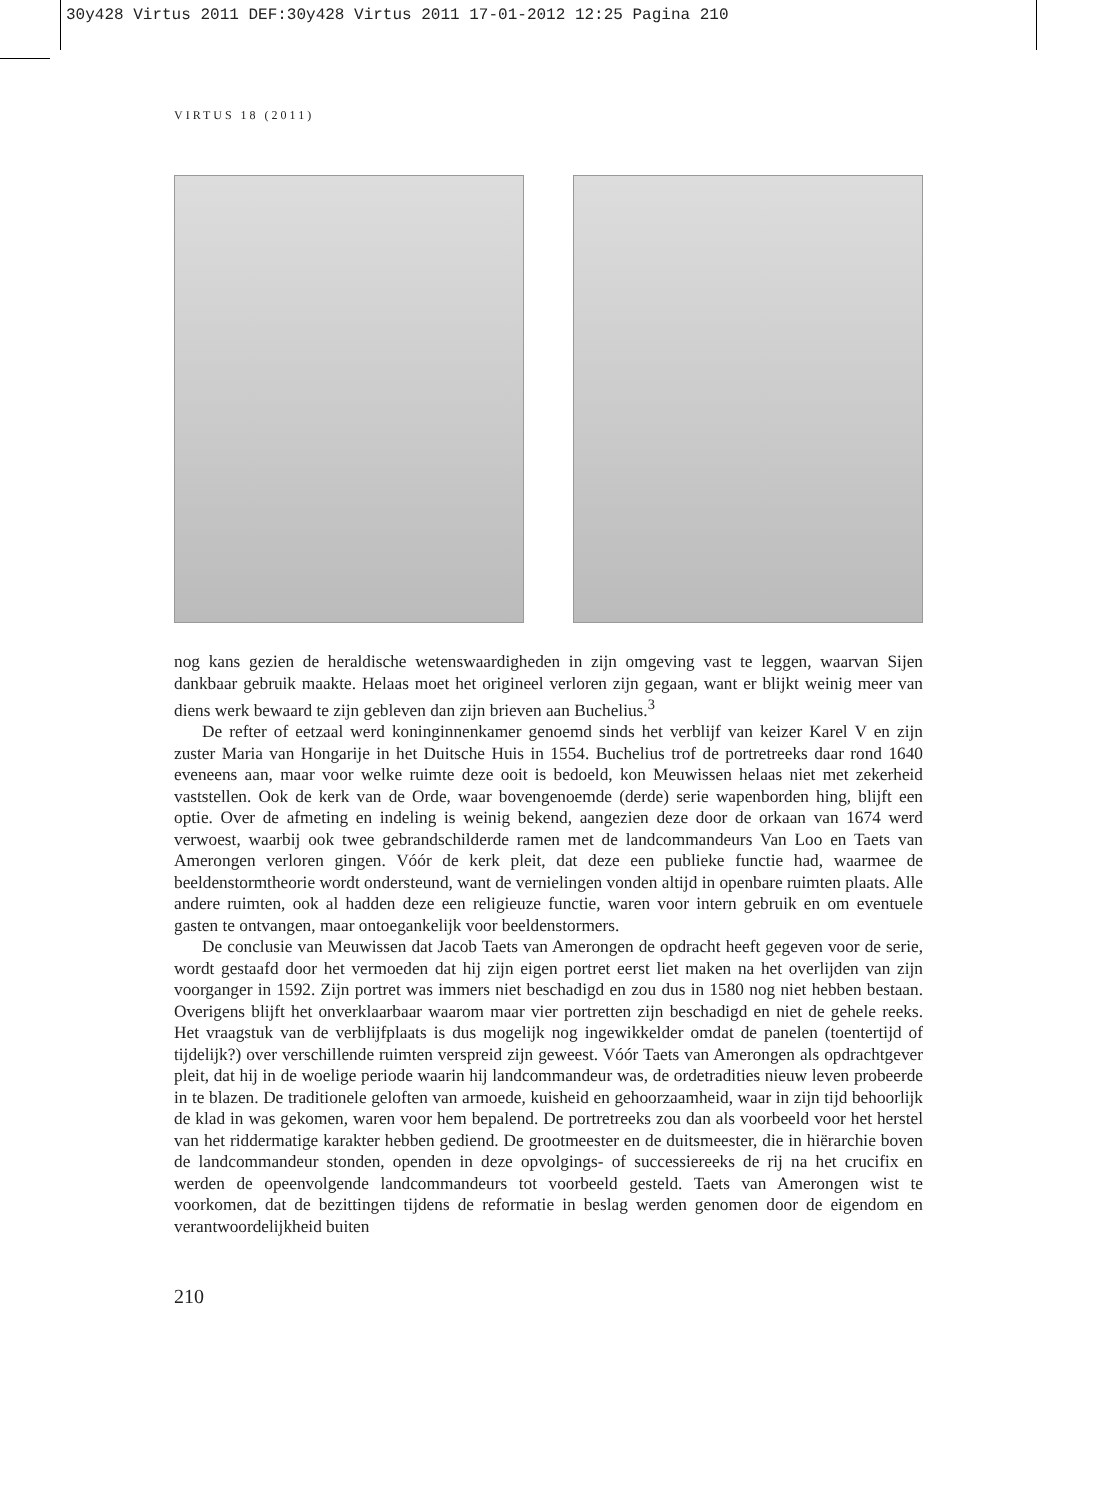30y428 Virtus 2011 DEF:30y428 Virtus 2011 17-01-2012 12:25 Pagina 210
VIRTUS 18 (2011)
nog kans gezien de heraldische wetenswaardigheden in zijn omgeving vast te leggen, waarvan Sijen dankbaar gebruik maakte. Helaas moet het origineel verloren zijn gegaan, want er blijkt weinig meer van diens werk bewaard te zijn gebleven dan zijn brieven aan Buchelius.<sup>3</sup>
De refter of eetzaal werd koninginnenkamer genoemd sinds het verblijf van keizer Karel V en zijn zuster Maria van Hongarije in het Duitsche Huis in 1554. Buchelius trof de portretreeks daar rond 1640 eveneens aan, maar voor welke ruimte deze ooit is bedoeld, kon Meuwissen helaas niet met zekerheid vaststellen. Ook de kerk van de Orde, waar bovengenoemde (derde) serie wapenborden hing, blijft een optie. Over de afmeting en indeling is weinig bekend, aangezien deze door de orkaan van 1674 werd verwoest, waarbij ook twee gebrandschilderde ramen met de landcommandeurs Van Loo en Taets van Amerongen verloren gingen. Vóór de kerk pleit, dat deze een publieke functie had, waarmee de beeldenstormtheorie wordt ondersteund, want de vernielingen vonden altijd in openbare ruimten plaats. Alle andere ruimten, ook al hadden deze een religieuze functie, waren voor intern gebruik en om eventuele gasten te ontvangen, maar ontoegankelijk voor beeldenstormers.
De conclusie van Meuwissen dat Jacob Taets van Amerongen de opdracht heeft gegeven voor de serie, wordt gestaafd door het vermoeden dat hij zijn eigen portret eerst liet maken na het overlijden van zijn voorganger in 1592. Zijn portret was immers niet beschadigd en zou dus in 1580 nog niet hebben bestaan. Overigens blijft het onverklaarbaar waarom maar vier portretten zijn beschadigd en niet de gehele reeks. Het vraagstuk van de verblijfplaats is dus mogelijk nog ingewikkelder omdat de panelen (toentertijd of tijdelijk?) over verschillende ruimten verspreid zijn geweest. Vóór Taets van Amerongen als opdrachtgever pleit, dat hij in de woelige periode waarin hij landcommandeur was, de ordetradities nieuw leven probeerde in te blazen. De traditionele geloften van armoede, kuisheid en gehoorzaamheid, waar in zijn tijd behoorlijk de klad in was gekomen, waren voor hem bepalend. De portretreeks zou dan als voorbeeld voor het herstel van het riddermatige karakter hebben gediend. De grootmeester en de duitsmeester, die in hiërarchie boven de landcommandeur stonden, openden in deze opvolgings- of successiereeks de rij na het crucifix en werden de opeenvolgende landcommandeurs tot voorbeeld gesteld. Taets van Amerongen wist te voorkomen, dat de bezittingen tijdens de reformatie in beslag werden genomen door de eigendom en verantwoordelijkheid buiten
210